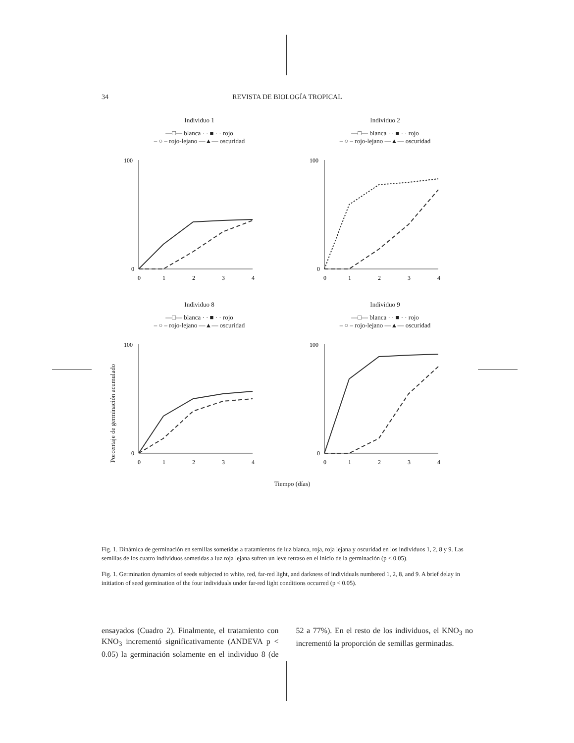34
REVISTA DE BIOLOGÍA TROPICAL
Porcentaje de germinación acumulado
Individuo 1
—□— blanca · · ■ · · rojo
– ○ – rojo-lejano —▲— oscuridad
100
0
0
1
2
3
4
Individuo 2
—□— blanca · · ■ · · rojo
– ○ – rojo-lejano —▲— oscuridad
100
0
0
1
2
3
4
Individuo 8
—□— blanca · · ■ · · rojo
– ○ – rojo-lejano —▲— oscuridad
100
0
0
1
2
3
4
Individuo 9
—□— blanca · · ■ · · rojo
– ○ – rojo-lejano —▲— oscuridad
100
0
0
1
2
3
4
Tiempo (días)
Fig. 1. Dinámica de germinación en semillas sometidas a tratamientos de luz blanca, roja, roja lejana y oscuridad en los individuos 1, 2, 8 y 9. Las semillas de los cuatro individuos sometidas a luz roja lejana sufren un leve retraso en el inicio de la germinación (p < 0.05).
Fig. 1. Germination dynamics of seeds subjected to white, red, far-red light, and darkness of individuals numbered 1, 2, 8, and 9. A brief delay in initiation of seed germination of the four individuals under far-red light conditions occurred (p < 0.05).
ensayados (Cuadro 2). Finalmente, el tratamiento con KNO<sub>3</sub> incrementó significativamente (ANDEVA p < 0.05) la germinación solamente en el individuo 8 (de 52 a 77%). En el resto de los individuos, el KNO<sub>3</sub> no incrementó la proporción de semillas germinadas.